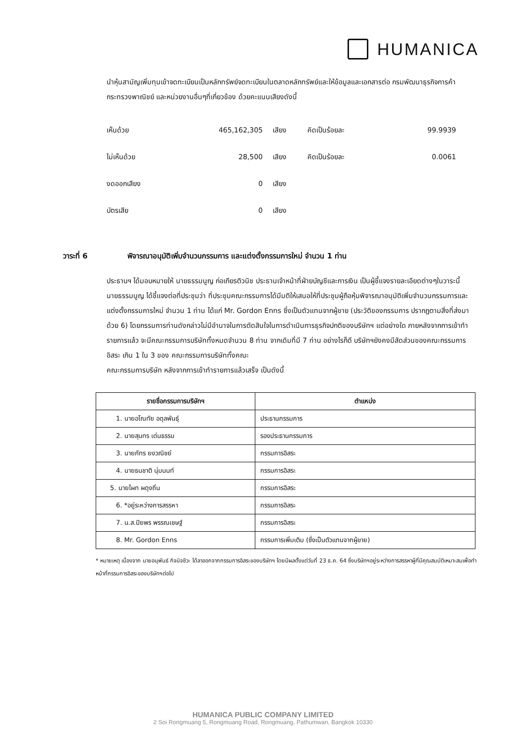HUMANICA
นำหุ้นสามัญเพิ่มทุนเข้าจดทะเบียนเป็นหลักทรัพย์จดทะเบียนในตลาดหลักทรัพย์และให้ข้อมูลและเอกสารต่อ กรมพัฒนาธุรกิจการค้า กระทรวงพาณิชย์ และหน่วยงานอื่นๆที่เกี่ยวข้อง ด้วยคะแนนเสียงดังนี้
| เห็นด้วย | 465,162,305 | เสียง | คิดเป็นร้อยละ | 99.9939 |
| ไม่เห็นด้วย | 28,500 | เสียง | คิดเป็นร้อยละ | 0.0061 |
| งดออกเสียง | 0 | เสียง | | |
| บัตรเสีย | 0 | เสียง | | |
วาระที่ 6 พิจารณาอนุมัติเพิ่มจำนวนกรรมการ และแต่งตั้งกรรมการใหม่ จำนวน 1 ท่าน
ประธานฯ ได้มอบหมายให้ นายธรรมนูญ ก่อเกียรติวนิช ประธานเจ้าหน้าที่ฝ่ายบัญชีและการเงิน เป็นผู้ชี้แจงรายละเอียดต่างๆในวาระนี้
นายธรรมนูญ ได้ชี้แจงต่อที่ประชุมว่า ที่ประชุมคณะกรรมการได้มีมติให้เสนอให้ที่ประชุมผู้ถือหุ้นพิจารณาอนุมัติเพิ่มจำนวนกรรมการและแต่งตั้งกรรมการใหม่ จำนวน 1 ท่าน ได้แก่ Mr. Gordon Enns ซึ่งเป็นตัวแทนจากผู้ขาย (ประวัติของกรรมการ ปรากฏตามสิ่งที่ส่งมาด้วย 6) โดยกรรมการท่านดังกล่าวไม่มีอำนาจในการตัดสินใจในการดำเนินการธุรกิจปกติของบริษัทฯ แต่อย่างใด ภายหลังจากการเข้าทำรายการแล้ว จะมีคณะกรรมการบริษัททั้งหมดจำนวน 8 ท่าน จากเดิมที่มี 7 ท่าน อย่างไรก็ดี บริษัทฯยังคงมีสัดส่วนของคณะกรรมการอิสระ เกิน 1 ใน 3 ของ คณะกรรมการบริษัททั้งคณะ
คณะกรรมการบริษัท หลังจากการเข้าทำรายการแล้วเสร็จ เป็นดังนี้
| รายชื่อกรรมการบริษัทฯ | ตำแหน่ง |
| --- | --- |
| 1. นายอโณทัย อดุลพันธุ์ | ประธานกรรมการ |
| 2. นายสุนทร เด่นธรรม | รองประธานกรรมการ |
| 3. นายภัทร ยงวณิชย์ | กรรมการอิสระ |
| 4. นายธนชาติ นุ่มนนท์ | กรรมการอิสระ |
| 5. นายไผท ผดุงถิ่น | กรรมการอิสระ |
| 6. *อยู่ระหว่างการสรรหา | กรรมการอิสระ |
| 7. น.ส.ปิยพร พรรณเชษฐ์ | กรรมการอิสระ |
| 8. Mr. Gordon Enns | กรรมการเพิ่มเติม (ซึ่งเป็นตัวแทนจากผู้ขาย) |
* หมายเหตุ เนื่องจาก นายอนุพันธ์ กิจนิจชีวะ ได้ลาออกจากกรรมการอิสระของบริษัทฯ โดยมีผลตั้งแต่วันที่ 23 ธ.ค. 64 ซึ่งบริษัทฯอยู่ระหว่างการสรรหาผู้ที่มีคุณสมบัติเหมาะสมเพื่อทำหน้าที่กรรมการอิสระของบริษัทฯต่อไป
HUMANICA PUBLIC COMPANY LIMITED
2 Soi Rongmuang 5, Rongmuang Road, Rongmuang, Pathumwan, Bangkok 10330